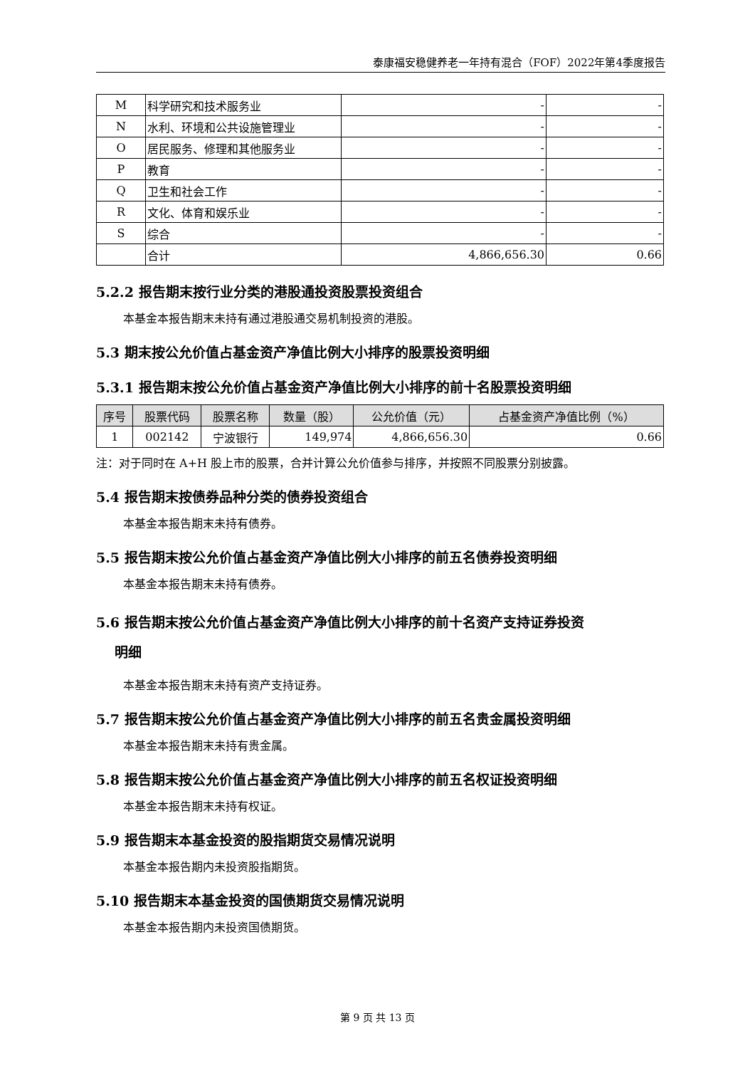泰康福安稳健养老一年持有混合（FOF）2022年第4季度报告
| M | 科学研究和技术服务业 | - | - |
| N | 水利、环境和公共设施管理业 | - | - |
| O | 居民服务、修理和其他服务业 | - | - |
| P | 教育 | - | - |
| Q | 卫生和社会工作 | - | - |
| R | 文化、体育和娱乐业 | - | - |
| S | 综合 | - | - |
| | 合计 | 4,866,656.30 | 0.66 |
5.2.2 报告期末按行业分类的港股通投资股票投资组合
本基金本报告期末未持有通过港股通交易机制投资的港股。
5.3 期末按公允价值占基金资产净值比例大小排序的股票投资明细
5.3.1 报告期末按公允价值占基金资产净值比例大小排序的前十名股票投资明细
| 序号 | 股票代码 | 股票名称 | 数量（股） | 公允价值（元） | 占基金资产净值比例（%） |
| --- | --- | --- | --- | --- | --- |
| 1 | 002142 | 宁波银行 | 149,974 | 4,866,656.30 | 0.66 |
注：对于同时在 A+H 股上市的股票，合并计算公允价值参与排序，并按照不同股票分别披露。
5.4 报告期末按债券品种分类的债券投资组合
本基金本报告期末未持有债券。
5.5 报告期末按公允价值占基金资产净值比例大小排序的前五名债券投资明细
本基金本报告期末未持有债券。
5.6 报告期末按公允价值占基金资产净值比例大小排序的前十名资产支持证券投资
明细
本基金本报告期末未持有资产支持证券。
5.7 报告期末按公允价值占基金资产净值比例大小排序的前五名贵金属投资明细
本基金本报告期末未持有贵金属。
5.8 报告期末按公允价值占基金资产净值比例大小排序的前五名权证投资明细
本基金本报告期末未持有权证。
5.9 报告期末本基金投资的股指期货交易情况说明
本基金本报告期内未投资股指期货。
5.10 报告期末本基金投资的国债期货交易情况说明
本基金本报告期内未投资国债期货。
第 9 页 共 13 页